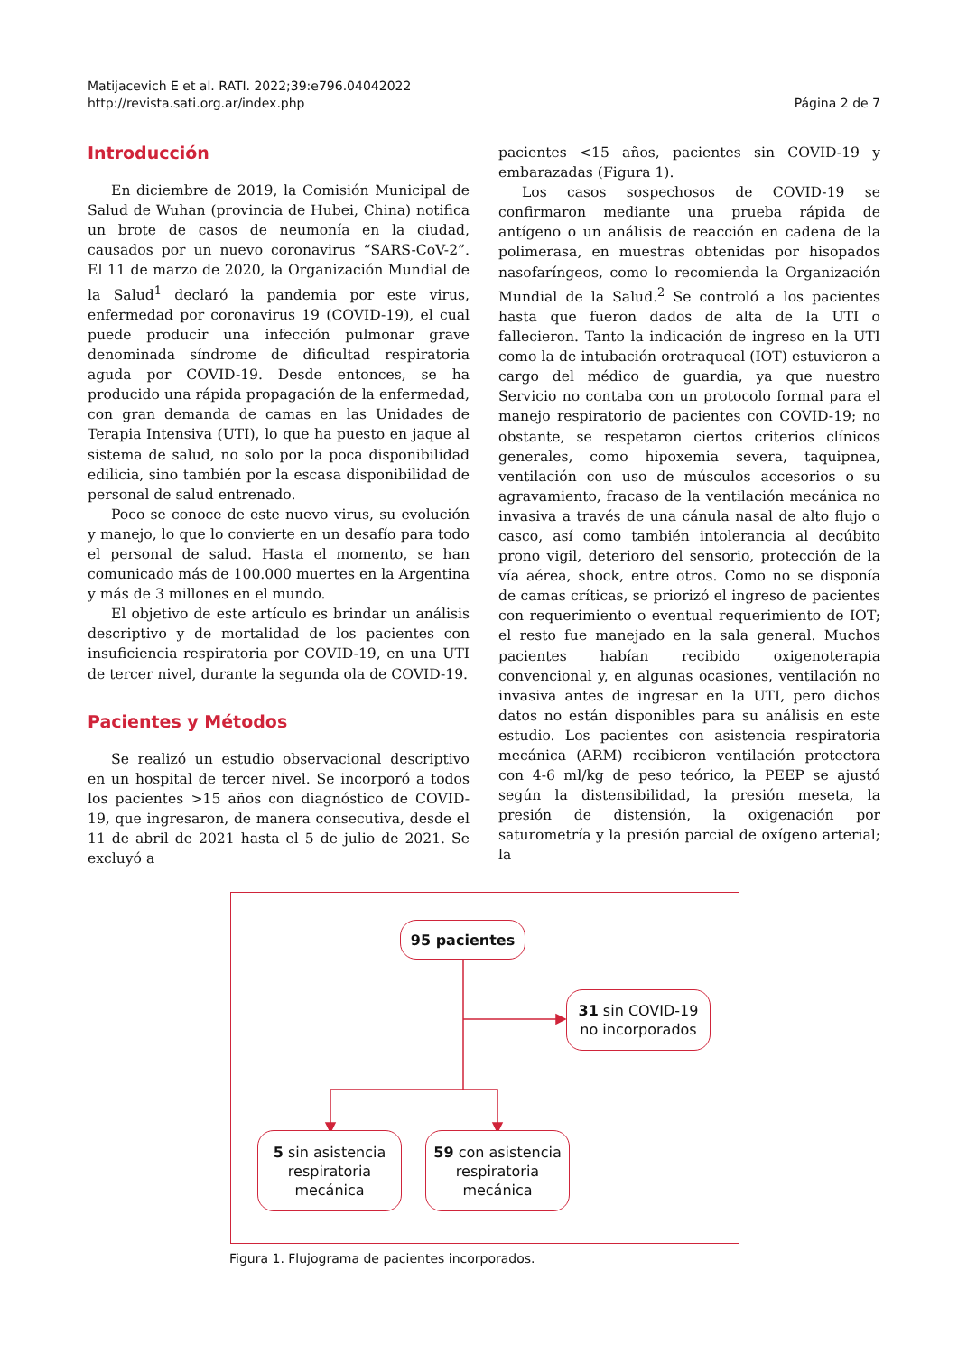Matijacevich E et al. RATI. 2022;39:e796.04042022
http://revista.sati.org.ar/index.php
Página 2 de 7
Introducción
En diciembre de 2019, la Comisión Municipal de Salud de Wuhan (provincia de Hubei, China) notifica un brote de casos de neumonía en la ciudad, causados por un nuevo coronavirus “SARS-CoV-2”. El 11 de marzo de 2020, la Organización Mundial de la Salud<sup>1</sup> declaró la pandemia por este virus, enfermedad por coronavirus 19 (COVID-19), el cual puede producir una infección pulmonar grave denominada síndrome de dificultad respiratoria aguda por COVID-19. Desde entonces, se ha producido una rápida propagación de la enfermedad, con gran demanda de camas en las Unidades de Terapia Intensiva (UTI), lo que ha puesto en jaque al sistema de salud, no solo por la poca disponibilidad edilicia, sino también por la escasa disponibilidad de personal de salud entrenado.
Poco se conoce de este nuevo virus, su evolución y manejo, lo que lo convierte en un desafío para todo el personal de salud. Hasta el momento, se han comunicado más de 100.000 muertes en la Argentina y más de 3 millones en el mundo.
El objetivo de este artículo es brindar un análisis descriptivo y de mortalidad de los pacientes con insuficiencia respiratoria por COVID-19, en una UTI de tercer nivel, durante la segunda ola de COVID-19.
Pacientes y Métodos
Se realizó un estudio observacional descriptivo en un hospital de tercer nivel. Se incorporó a todos los pacientes >15 años con diagnóstico de COVID-19, que ingresaron, de manera consecutiva, desde el 11 de abril de 2021 hasta el 5 de julio de 2021. Se excluyó a
pacientes <15 años, pacientes sin COVID-19 y embarazadas (Figura 1).
Los casos sospechosos de COVID-19 se confirmaron mediante una prueba rápida de antígeno o un análisis de reacción en cadena de la polimerasa, en muestras obtenidas por hisopados nasofaríngeos, como lo recomienda la Organización Mundial de la Salud.<sup>2</sup> Se controló a los pacientes hasta que fueron dados de alta de la UTI o fallecieron. Tanto la indicación de ingreso en la UTI como la de intubación orotraqueal (IOT) estuvieron a cargo del médico de guardia, ya que nuestro Servicio no contaba con un protocolo formal para el manejo respiratorio de pacientes con COVID-19; no obstante, se respetaron ciertos criterios clínicos generales, como hipoxemia severa, taquipnea, ventilación con uso de músculos accesorios o su agravamiento, fracaso de la ventilación mecánica no invasiva a través de una cánula nasal de alto flujo o casco, así como también intolerancia al decúbito prono vigil, deterioro del sensorio, protección de la vía aérea, shock, entre otros. Como no se disponía de camas críticas, se priorizó el ingreso de pacientes con requerimiento o eventual requerimiento de IOT; el resto fue manejado en la sala general. Muchos pacientes habían recibido oxigenoterapia convencional y, en algunas ocasiones, ventilación no invasiva antes de ingresar en la UTI, pero dichos datos no están disponibles para su análisis en este estudio. Los pacientes con asistencia respiratoria mecánica (ARM) recibieron ventilación protectora con 4-6 ml/kg de peso teórico, la PEEP se ajustó según la distensibilidad, la presión meseta, la presión de distensión, la oxigenación por saturometría y la presión parcial de oxígeno arterial; la
95 pacientes
31 sin COVID-19
no incorporados
5 sin asistencia
respiratoria
mecánica
59 con asistencia
respiratoria
mecánica
Figura 1. Flujograma de pacientes incorporados.